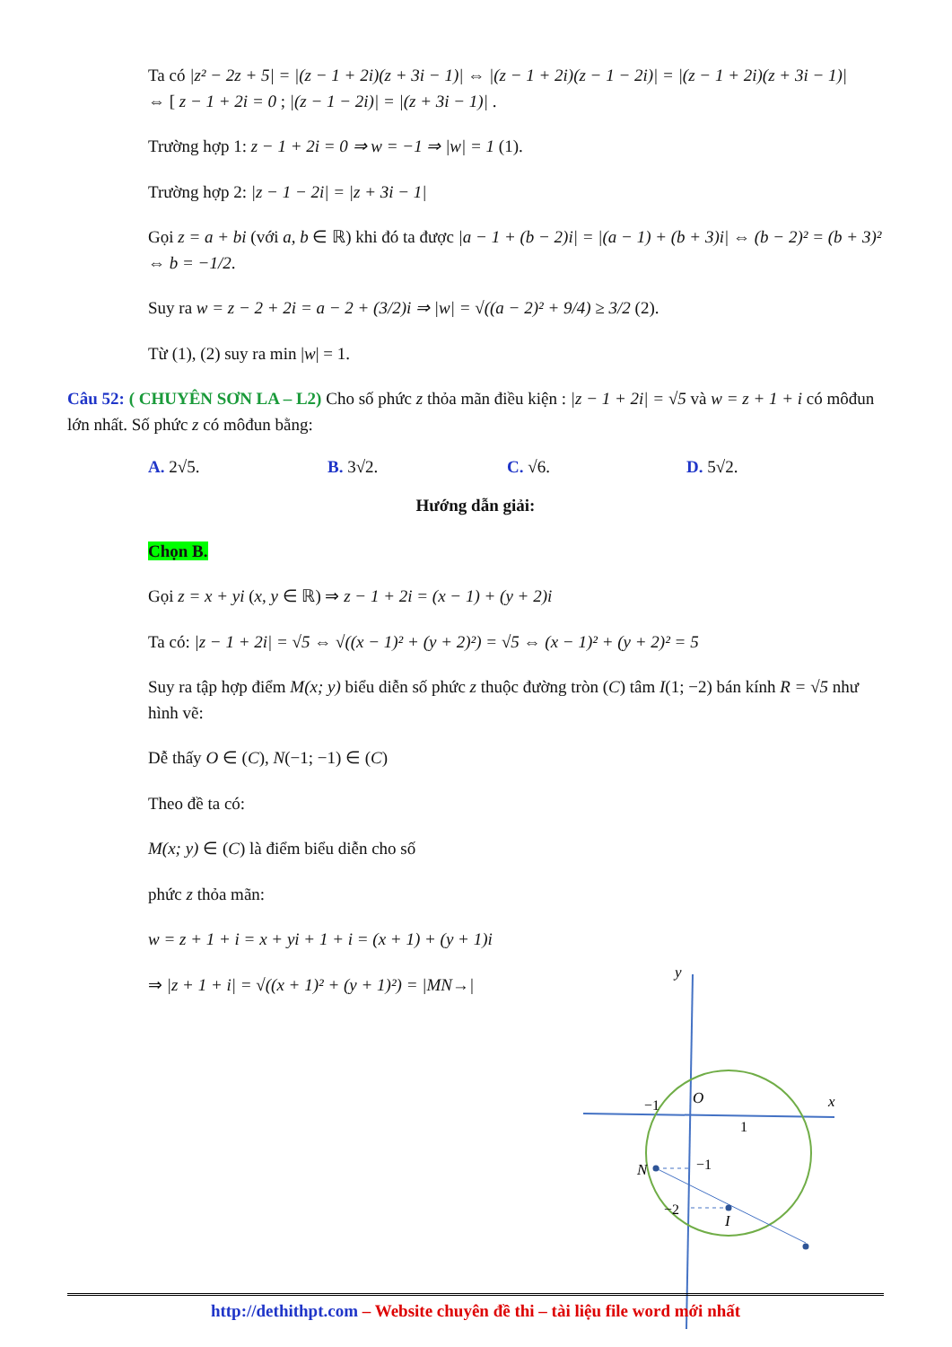Ta có |z² − 2z + 5| = |(z − 1 + 2i)(z + 3i − 1)| ⇔ |(z − 1 + 2i)(z − 1 − 2i)| = |(z − 1 + 2i)(z + 3i − 1)|
⇔ [ z − 1 + 2i = 0 ; |(z − 1 − 2i)| = |(z + 3i − 1)| .
Trường hợp 1: z − 1 + 2i = 0 ⇒ w = −1 ⇒ |w| = 1 (1).
Trường hợp 2: |z − 1 − 2i| = |z + 3i − 1|
Gọi z = a + bi (với a, b ∈ ℝ) khi đó ta được |a − 1 + (b − 2)i| = |(a − 1) + (b + 3)i| ⇔ (b − 2)² = (b + 3)² ⇔ b = −1/2.
Suy ra w = z − 2 + 2i = a − 2 + (3/2)i ⇒ |w| = √((a − 2)² + 9/4) ≥ 3/2 (2).
Từ (1), (2) suy ra min |w| = 1.
Câu 52: ( CHUYÊN SƠN LA – L2) Cho số phức z thỏa mãn điều kiện : |z − 1 + 2i| = √5 và w = z + 1 + i có môđun lớn nhất. Số phức z có môđun bằng:
A. 2√5. B. 3√2. C. √6. D. 5√2.
Hướng dẫn giải:
Chọn B.
Gọi z = x + yi (x, y ∈ ℝ) ⇒ z − 1 + 2i = (x − 1) + (y + 2)i
Ta có: |z − 1 + 2i| = √5 ⇔ √((x − 1)² + (y + 2)²) = √5 ⇔ (x − 1)² + (y + 2)² = 5
Suy ra tập hợp điểm M(x; y) biểu diễn số phức z thuộc đường tròn (C) tâm I(1; −2) bán kính R = √5 như hình vẽ:
Dễ thấy O ∈ (C), N(−1; −1) ∈ (C)
Theo đề ta có:
M(x; y) ∈ (C) là điểm biểu diễn cho số
phức z thỏa mãn:
w = z + 1 + i = x + yi + 1 + i = (x + 1) + (y + 1)i
⇒ |z + 1 + i| = √((x + 1)² + (y + 1)²) = |MN→|
y
x
O
N
I
−1
1
−1
−2
http://dethithpt.com – Website chuyên đề thi – tài liệu file word mới nhất